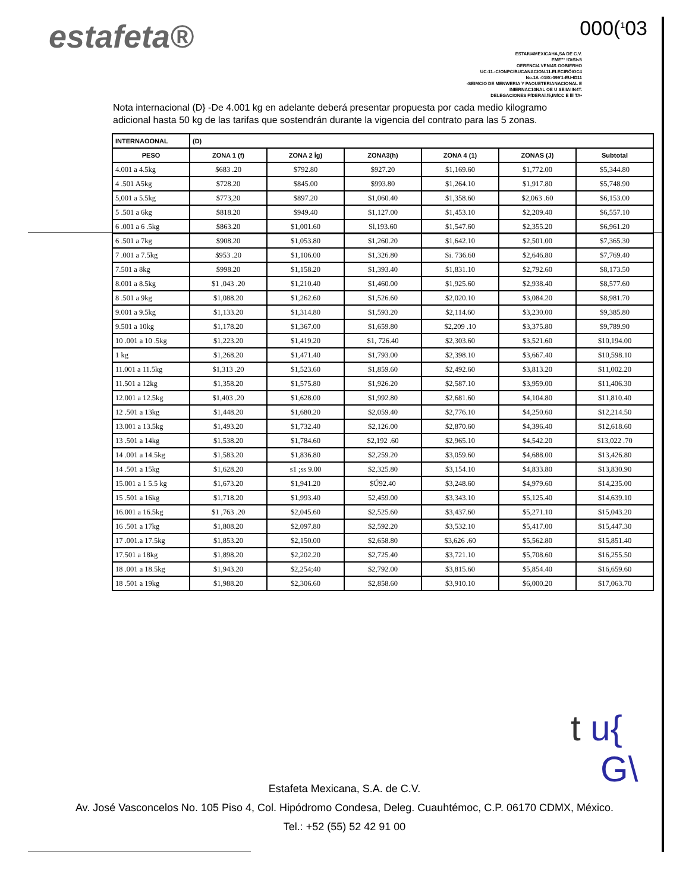estafeta® 000(<sup>1</sup>03
ESTAfU4MEXICAHA,SA DE C.V.
EME"° !OtSI<5
OERENCI4 VENI4S OOBIERHO
UC:11.-C!ONPCIBUCANACION.11.EI.ECIRÓIOC4
No.1A -01I0>099'1-EU•ID11
-SEIMCIO DE MENWERIA Y PAOUETERIANACIONAL E
INIERNAC10NAL OE U SEIIA!IN4T.
DELEGACIONES FfDERAl.f5,INfCC E lll TA•
Nota internacional (D} -De 4.001 kg en adelante deberá presentar propuesta por cada medio kilogramo adicional hasta 50 kg de las tarifas que sostendrán durante la vigencia del contrato para las 5 zonas.
| INTERNAOONAL | (D) | | | | | |
| --- | --- | --- | --- | --- | --- | --- |
| PESO | ZONA 1 (f) | ZONA 2 Íg) | ZONA3(h) | ZONA 4 (1) | ZONAS (J) | Subtotal |
| 4.001 a 4.5kg | $683 .20 | $792.80 | $927.20 | $1,169.60 | $1,772.00 | $5,344.80 |
| 4 .501 A5kg | $728.20 | $845.00 | $993.80 | $1,264.10 | $1,917.80 | $5,748.90 |
| 5,001 a 5.5kg | $773,20 | $897.20 | $1,060.40 | $1,358.60 | $2,063 .60 | $6,153.00 |
| 5 .501 a 6kg | $818.20 | $949.40 | $1,127.00 | $1,453.10 | $2,209.40 | $6,557.10 |
| 6 .001 a 6 .5kg | $863.20 | $1,001.60 | Sl,193.60 | $1,547.60 | $2,355.20 | $6,961.20 |
| 6 .501 a 7kg | $908.20 | $1,053.80 | $1,260.20 | $1,642.10 | $2,501.00 | $7,365.30 |
| 7 .001 a 7.5kg | $953 .20 | $1,106.00 | $1,326.80 | Si. 736.60 | $2,646.80 | $7,769.40 |
| 7.501 a 8kg | $998.20 | $1,158.20 | $1,393.40 | $1,831.10 | $2,792.60 | $8,173.50 |
| 8.001 a 8.5kg | $1 ,043 .20 | $1,210.40 | $1,460.00 | $1,925.60 | $2,938.40 | $8,577.60 |
| 8 .501 a 9kg | $1,088.20 | $1,262.60 | $1,526.60 | $2,020.10 | $3,084.20 | $8,981.70 |
| 9.001 a 9.5kg | $1,133.20 | $1,314.80 | $1,593.20 | $2,114.60 | $3,230.00 | $9,385.80 |
| 9.501 a 10kg | $1,178.20 | $1,367.00 | $1,659.80 | $2,209 .10 | $3,375.80 | $9,789.90 |
| 10 .001 a 10 .5kg | $1,223.20 | $1,419.20 | $1, 726.40 | $2,303.60 | $3,521.60 | $10,194.00 |
| 1 kg | $1,268.20 | $1,471.40 | $1,793.00 | $2,398.10 | $3,667.40 | $10,598.10 |
| 11.001 a 11.5kg | $1,313 .20 | $1,523.60 | $1,859.60 | $2,492.60 | $3,813.20 | $11,002.20 |
| 11.501 a 12kg | $1,358.20 | $1,575.80 | $1,926.20 | $2,587.10 | $3,959.00 | $11,406.30 |
| 12.001 a 12.5kg | $1,403 .20 | $1,628.00 | $1,992.80 | $2,681.60 | $4,104.80 | $11,810.40 |
| 12 .501 a 13kg | $1,448.20 | $1,680.20 | $2,059.40 | $2,776.10 | $4,250.60 | $12,214.50 |
| 13.001 a 13.5kg | $1,493.20 | $1,732.40 | $2,126.00 | $2,870.60 | $4,396.40 | $12,618.60 |
| 13 .501 a 14kg | $1,538.20 | $1,784.60 | $2,192 .60 | $2,965.10 | $4,542.20 | $13,022 .70 |
| 14 .001 a 14.5kg | $1,583.20 | $1,836.80 | $2,259.20 | $3,059.60 | $4,688.00 | $13,426.80 |
| 14 .501 a 15kg | $1,628.20 | s1 ;ss 9.00 | $2,325.80 | $3,154.10 | $4,833.80 | $13,830.90 |
| 15.001 a 1 5.5 kg | $1,673.20 | $1,941.20 | $Ú92.40 | $3,248.60 | $4,979.60 | $14,235.00 |
| 15 .501 a 16kg | $1,718.20 | $1,993.40 | 52,459.00 | $3,343.10 | $5,125.40 | $14,639.10 |
| 16.001 a 16.5kg | $1 ,763 .20 | $2,045.60 | $2,525.60 | $3,437.60 | $5,271.10 | $15,043.20 |
| 16 .501 a 17kg | $1,808.20 | $2,097.80 | $2,592.20 | $3,532.10 | $5,417.00 | $15,447.30 |
| 17 .001.a 17.5kg | $1,853.20 | $2,150.00 | $2,658.80 | $3,626 .60 | $5,562.80 | $15,851.40 |
| 17.501 a 18kg | $1,898.20 | $2,202.20 | $2,725.40 | $3,721.10 | $5,708.60 | $16,255.50 |
| 18 .001 a 18.5kg | $1,943.20 | $2,254;40 | $2,792.00 | $3,815.60 | $5,854.40 | $16,659.60 |
| 18 .501 a 19kg | $1,988.20 | $2,306.60 | $2,858.60 | $3,910.10 | $6,000.20 | $17,063.70 |
t u{
G\
Estafeta Mexicana, S.A. de C.V.
Av. José Vasconcelos No. 105 Piso 4, Col. Hipódromo Condesa, Deleg. Cuauhtémoc, C.P. 06170 CDMX, México.
Tel.: +52 (55) 52 42 91 00